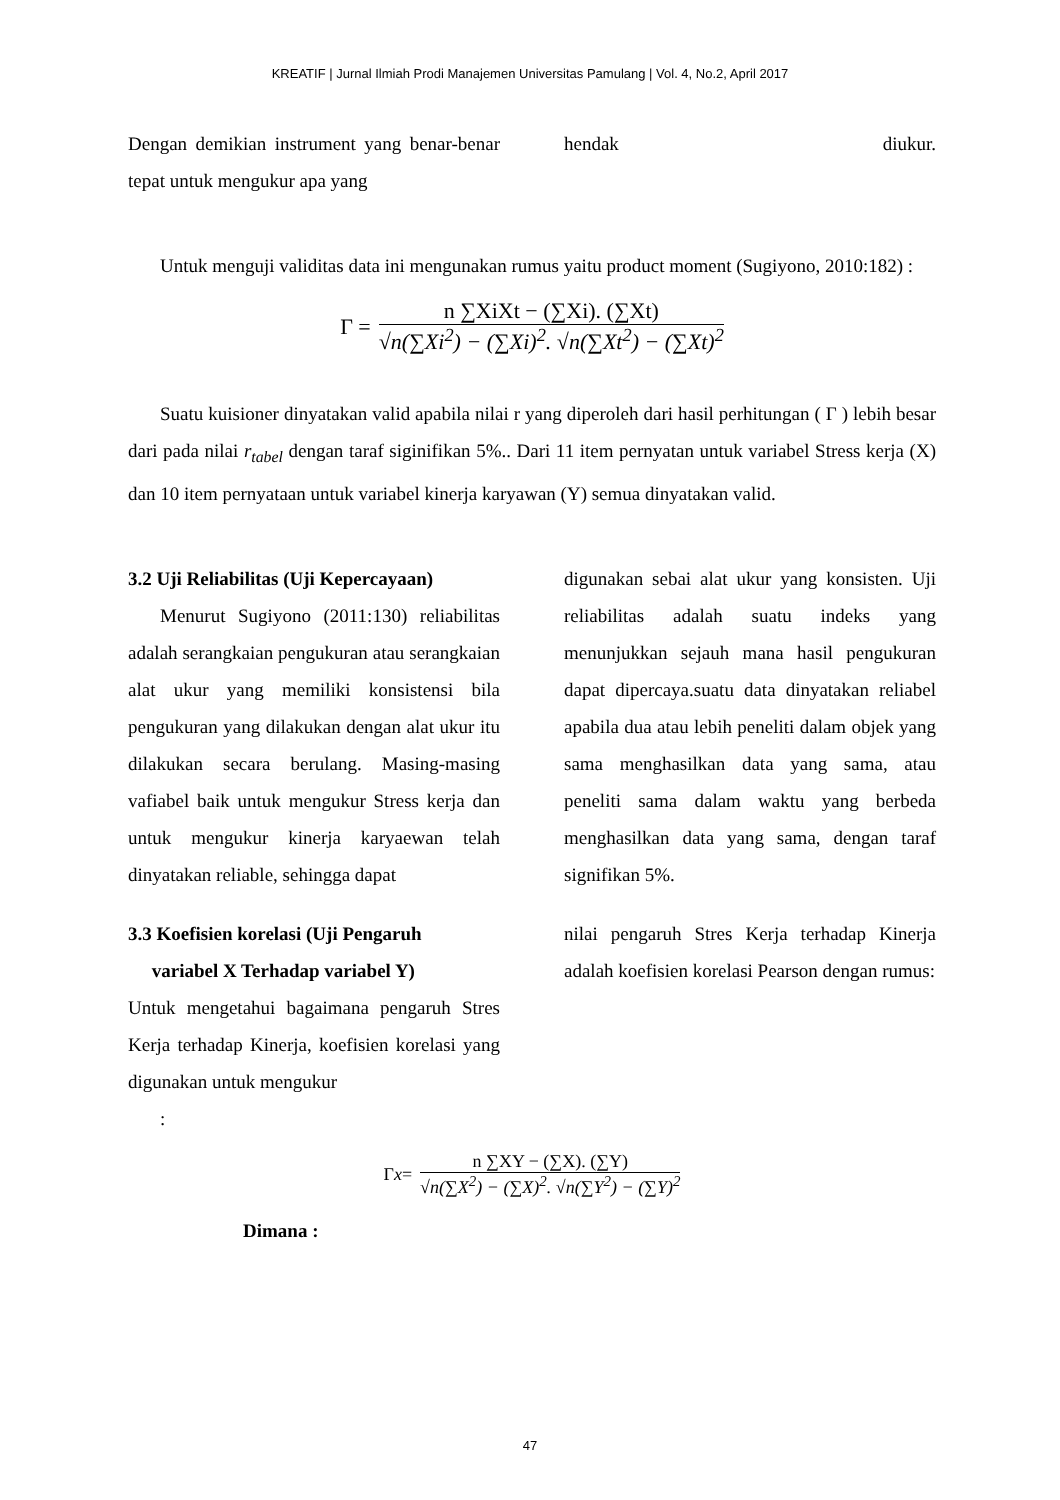KREATIF | Jurnal Ilmiah Prodi Manajemen Universitas Pamulang | Vol. 4, No.2, April 2017
Dengan demikian instrument yang benar-benar tepat untuk mengukur apa yang
hendak diukur.
Untuk menguji validitas data ini mengunakan rumus yaitu product moment (Sugiyono, 2010:182) :
Γ =
n ∑XiXt − (∑Xi). (∑Xt)
√n(∑Xi<sup>2</sup>) − (∑Xi)<sup>2</sup>. √n(∑Xt<sup>2</sup>) − (∑Xt)<sup>2</sup>
Suatu kuisioner dinyatakan valid apabila nilai r yang diperoleh dari hasil perhitungan ( Γ ) lebih besar dari pada nilai r<sub>tabel</sub> dengan taraf siginifikan 5%.. Dari 11 item pernyatan untuk variabel Stress kerja (X) dan 10 item pernyataan untuk variabel kinerja karyawan (Y) semua dinyatakan valid.
3.2 Uji Reliabilitas (Uji Kepercayaan)
Menurut Sugiyono (2011:130) reliabilitas adalah serangkaian pengukuran atau serangkaian alat ukur yang memiliki konsistensi bila pengukuran yang dilakukan dengan alat ukur itu dilakukan secara berulang. Masing-masing vafiabel baik untuk mengukur Stress kerja dan untuk mengukur kinerja karyaewan telah dinyatakan reliable, sehingga dapat
digunakan sebai alat ukur yang konsisten. Uji reliabilitas adalah suatu indeks yang menunjukkan sejauh mana hasil pengukuran dapat dipercaya.suatu data dinyatakan reliabel apabila dua atau lebih peneliti dalam objek yang sama menghasilkan data yang sama, atau peneliti sama dalam waktu yang berbeda menghasilkan data yang sama, dengan taraf signifikan 5%.
3.3 Koefisien korelasi (Uji Pengaruh
variabel X Terhadap variabel Y)
Untuk mengetahui bagaimana pengaruh Stres Kerja terhadap Kinerja, koefisien korelasi yang digunakan untuk mengukur
:
nilai pengaruh Stres Kerja terhadap Kinerja adalah koefisien korelasi Pearson dengan rumus:
Γ x =
n ∑XY − (∑X). (∑Y)
√n(∑X<sup>2</sup>) − (∑X)<sup>2</sup>. √n(∑Y<sup>2</sup>) − (∑Y)<sup>2</sup>
Dimana :
47